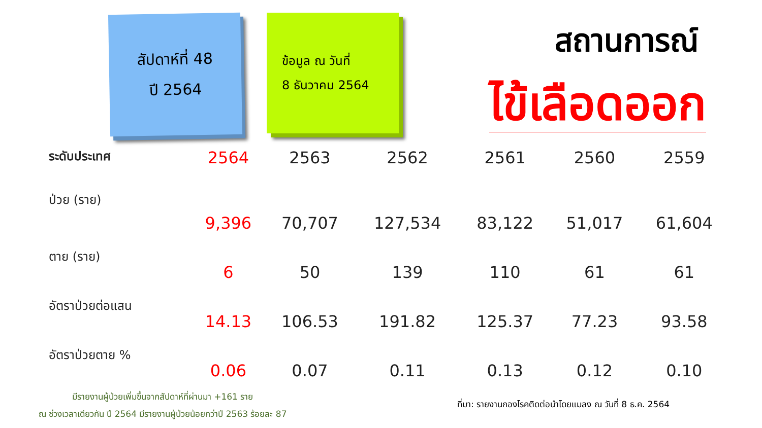สัปดาห์ที่ 48
ปี 2564
ข้อมูล ณ วันที่
8 ธันวาคม 2564
สถานการณ์
ไข้เลือดออก
| ระดับประเทศ | 2564 | 2563 | 2562 | 2561 | 2560 | 2559 |
| --- | --- | --- | --- | --- | --- | --- |
| ป่วย (ราย) | 9,396 | 70,707 | 127,534 | 83,122 | 51,017 | 61,604 |
| ตาย (ราย) | 6 | 50 | 139 | 110 | 61 | 61 |
| อัตราป่วยต่อแสน | 14.13 | 106.53 | 191.82 | 125.37 | 77.23 | 93.58 |
| อัตราป่วยตาย % | 0.06 | 0.07 | 0.11 | 0.13 | 0.12 | 0.10 |
มีรายงานผู้ป่วยเพิ่มขึ้นจากสัปดาห์ที่ผ่านมา +161 ราย
ณ ช่วงเวลาเดียวกัน ปี 2564 มีรายงานผู้ป่วยน้อยกว่าปี 2563 ร้อยละ 87
ที่มา: รายงานกองโรคติดต่อนำโดยแมลง ณ วันที่ 8 ธ.ค. 2564